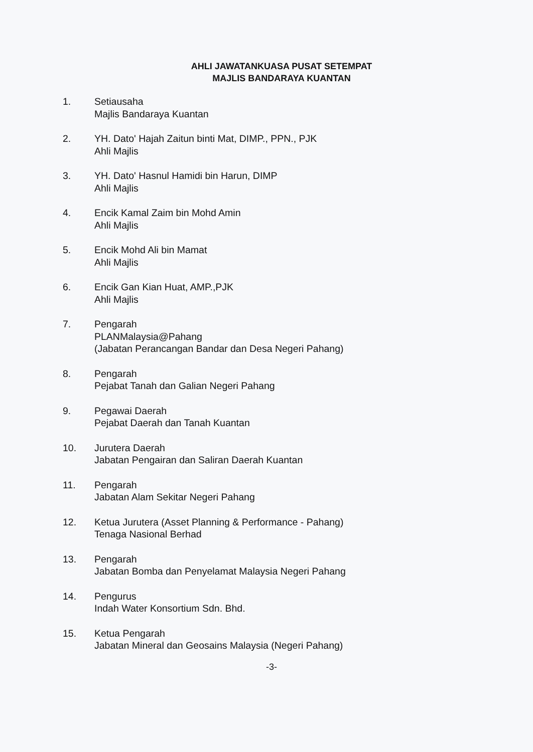AHLI JAWATANKUASA PUSAT SETEMPAT
MAJLIS BANDARAYA KUANTAN
1. Setiausaha
Majlis Bandaraya Kuantan
2. YH. Dato' Hajah Zaitun binti Mat, DIMP., PPN., PJK
Ahli Majlis
3. YH. Dato' Hasnul Hamidi bin Harun, DIMP
Ahli Majlis
4. Encik Kamal Zaim bin Mohd Amin
Ahli Majlis
5. Encik Mohd Ali bin Mamat
Ahli Majlis
6. Encik Gan Kian Huat, AMP.,PJK
Ahli Majlis
7. Pengarah
PLANMalaysia@Pahang
(Jabatan Perancangan Bandar dan Desa Negeri Pahang)
8. Pengarah
Pejabat Tanah dan Galian Negeri Pahang
9. Pegawai Daerah
Pejabat Daerah dan Tanah Kuantan
10. Jurutera Daerah
Jabatan Pengairan dan Saliran Daerah Kuantan
11. Pengarah
Jabatan Alam Sekitar Negeri Pahang
12. Ketua Jurutera (Asset Planning & Performance - Pahang)
Tenaga Nasional Berhad
13. Pengarah
Jabatan Bomba dan Penyelamat Malaysia Negeri Pahang
14. Pengurus
Indah Water Konsortium Sdn. Bhd.
15. Ketua Pengarah
Jabatan Mineral dan Geosains Malaysia (Negeri Pahang)
-3-